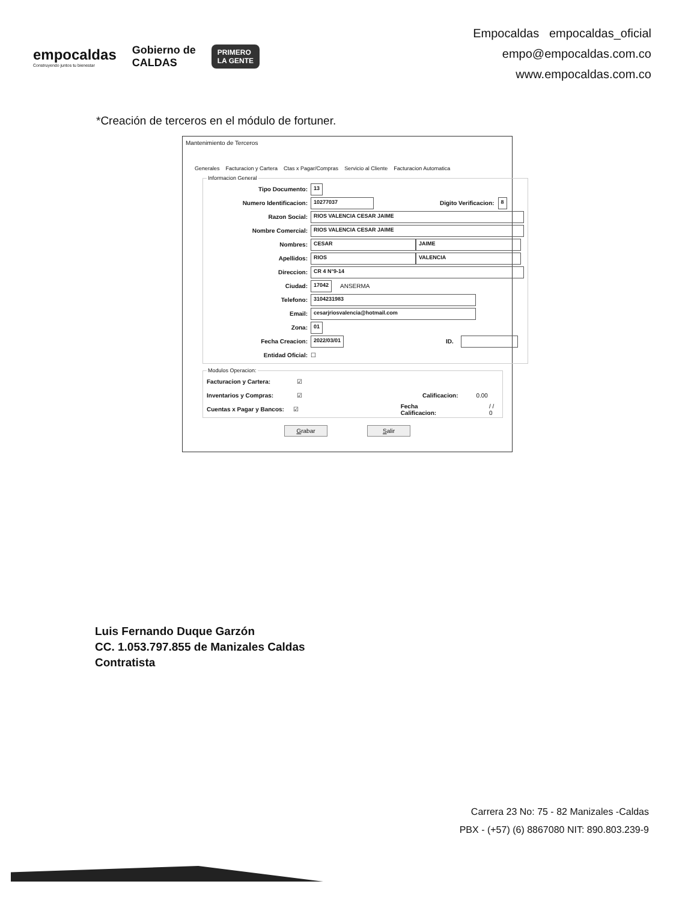empocaldas
Construyendo juntos tu bienestar
Gobierno de
CALDAS
PRIMERO
LA GENTE
Empocaldas empocaldas_oficial
empo@empocaldas.com.co
www.empocaldas.com.co
*Creación de terceros en el módulo de fortuner.
Mantenimiento de Terceros
Generales Facturacion y Cartera Ctas x Pagar/Compras Servicio al Cliente Facturacion Automatica
Informacion General
Tipo Documento: 13
Numero Identificacion: 10277037 Digito Verificacion: 8
Razon Social: RIOS VALENCIA CESAR JAIME
Nombre Comercial: RIOS VALENCIA CESAR JAIME
Nombres: CESAR JAIME
Apellidos: RIOS VALENCIA
Direccion: CR 4 N°9-14
Ciudad: 17042 ANSERMA
Telefono: 3104231983
Email: cesarjriosvalencia@hotmail.com
Zona: 01
Fecha Creacion: 2022/03/01 ID.
Entidad Oficial: ☐
Modulos Operacion:
Facturacion y Cartera: ☑
Inventarios y Compras: ☑ Calificacion: 0.00
Cuentas x Pagar y Bancos: ☑ Fecha Calificacion: / / 0
Grabar Salir
Luis Fernando Duque Garzón
CC. 1.053.797.855 de Manizales Caldas
Contratista
Carrera 23 No: 75 - 82 Manizales -Caldas
PBX - (+57) (6) 8867080 NIT: 890.803.239-9